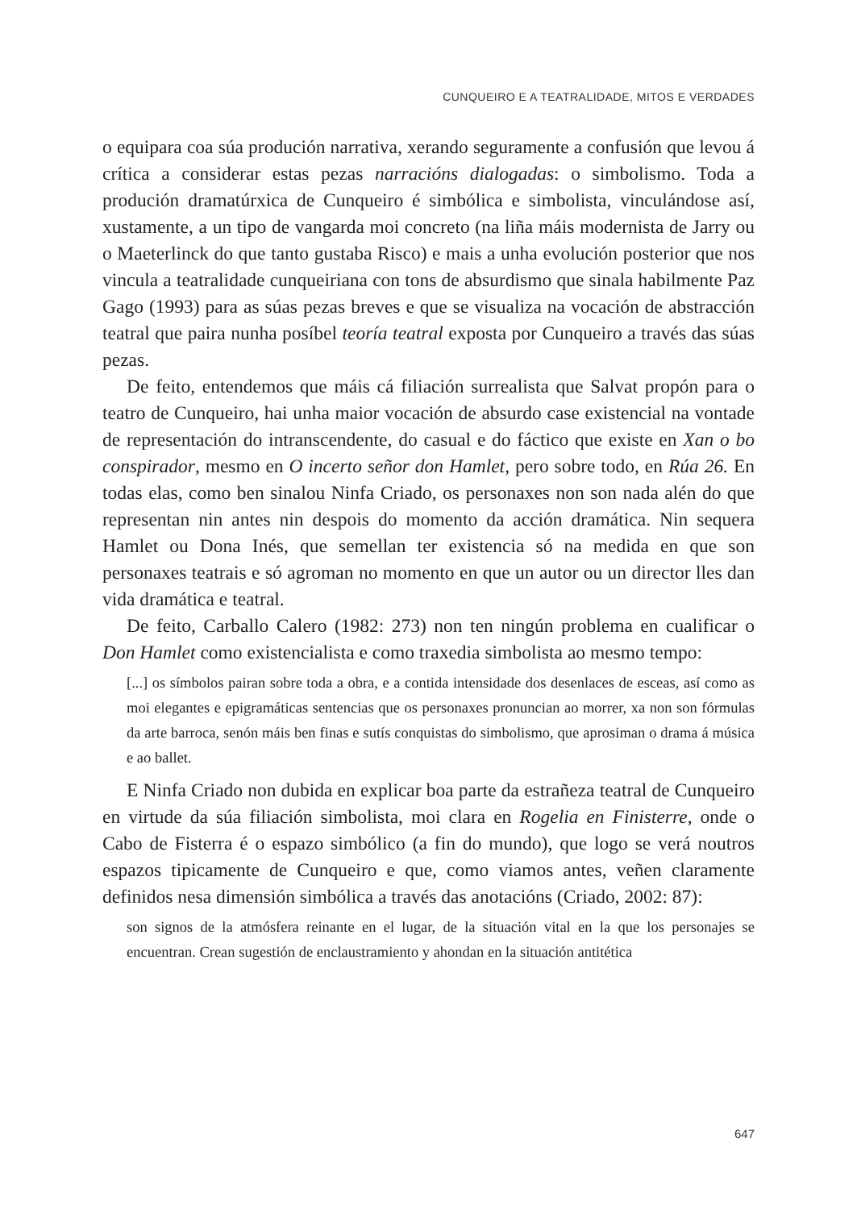CUNQUEIRO E A TEATRALIDADE, MITOS E VERDADES
o equipara coa súa produción narrativa, xerando seguramente a confusión que levou á crítica a considerar estas pezas narracións dialogadas: o simbolismo. Toda a produción dramatúrxica de Cunqueiro é simbólica e simbolista, vinculándose así, xustamente, a un tipo de vangarda moi concreto (na liña máis modernista de Jarry ou o Maeterlinck do que tanto gustaba Risco) e mais a unha evolución posterior que nos vincula a teatralidade cunqueiriana con tons de absurdismo que sinala habilmente Paz Gago (1993) para as súas pezas breves e que se visualiza na vocación de abstracción teatral que paira nunha posíbel teoría teatral exposta por Cunqueiro a través das súas pezas.
De feito, entendemos que máis cá filiación surrealista que Salvat propón para o teatro de Cunqueiro, hai unha maior vocación de absurdo case existencial na vontade de representación do intranscendente, do casual e do fáctico que existe en Xan o bo conspirador, mesmo en O incerto señor don Hamlet, pero sobre todo, en Rúa 26. En todas elas, como ben sinalou Ninfa Criado, os personaxes non son nada alén do que representan nin antes nin despois do momento da acción dramática. Nin sequera Hamlet ou Dona Inés, que semellan ter existencia só na medida en que son personaxes teatrais e só agroman no momento en que un autor ou un director lles dan vida dramática e teatral.
De feito, Carballo Calero (1982: 273) non ten ningún problema en cualificar o Don Hamlet como existencialista e como traxedia simbolista ao mesmo tempo:
[...] os símbolos pairan sobre toda a obra, e a contida intensidade dos desenlaces de esceas, así como as moi elegantes e epigramáticas sentencias que os personaxes pronuncian ao morrer, xa non son fórmulas da arte barroca, senón máis ben finas e sutís conquistas do simbolismo, que aprosiman o drama á música e ao ballet.
E Ninfa Criado non dubida en explicar boa parte da estrañeza teatral de Cunqueiro en virtude da súa filiación simbolista, moi clara en Rogelia en Finisterre, onde o Cabo de Fisterra é o espazo simbólico (a fin do mundo), que logo se verá noutros espazos tipicamente de Cunqueiro e que, como viamos antes, veñen claramente definidos nesa dimensión simbólica a través das anotacións (Criado, 2002: 87):
son signos de la atmósfera reinante en el lugar, de la situación vital en la que los personajes se encuentran. Crean sugestión de enclaustramiento y ahondan en la situación antitética
647